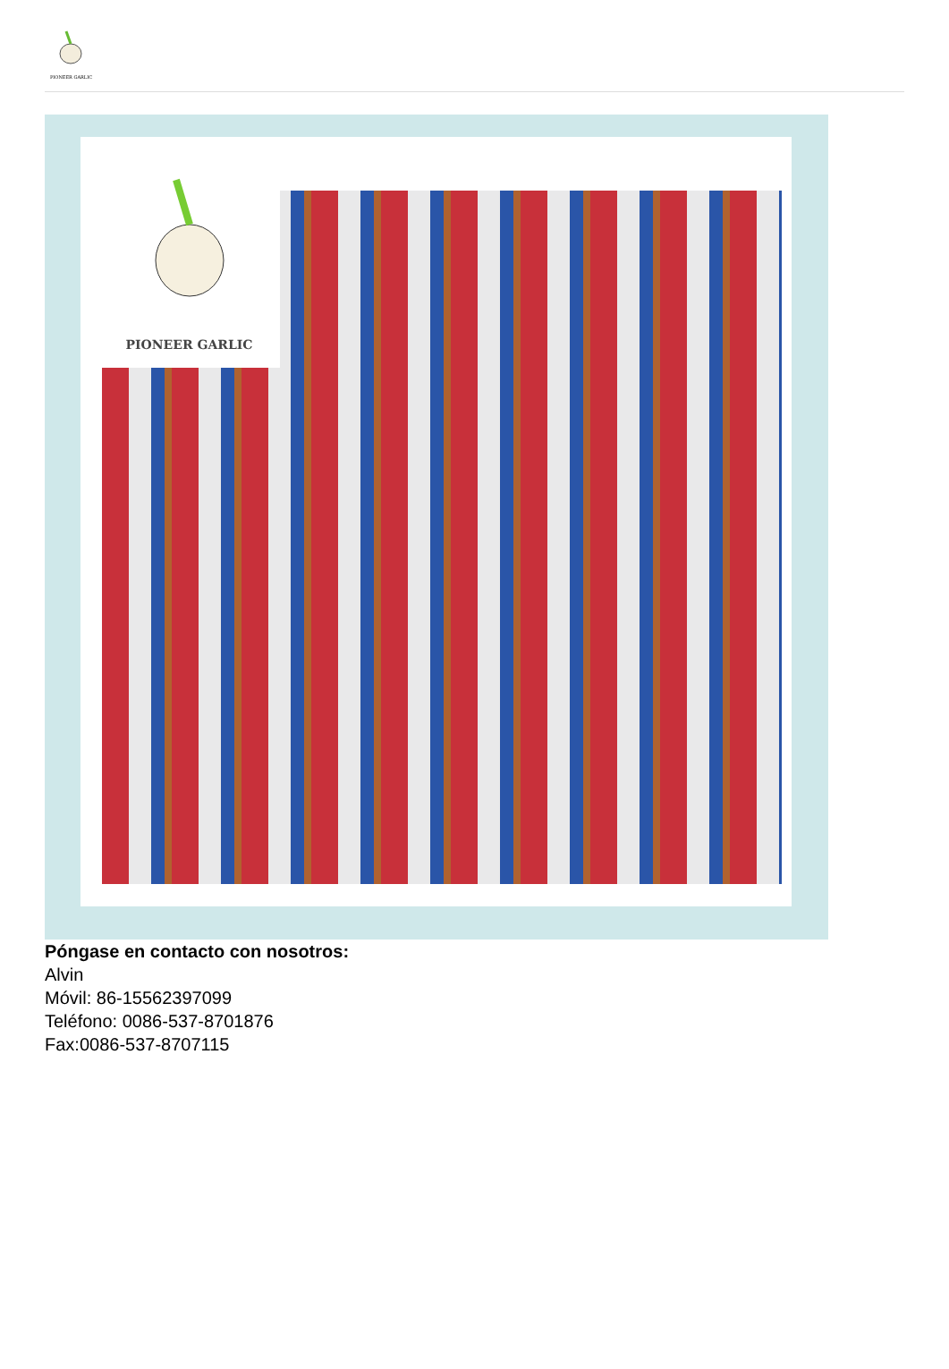PIONEER GARLIC
PIONEER GARLIC
Póngase en contacto con nosotros:
Alvin
Móvil: 86-15562397099
Teléfono: 0086-537-8701876
Fax:0086-537-8707115